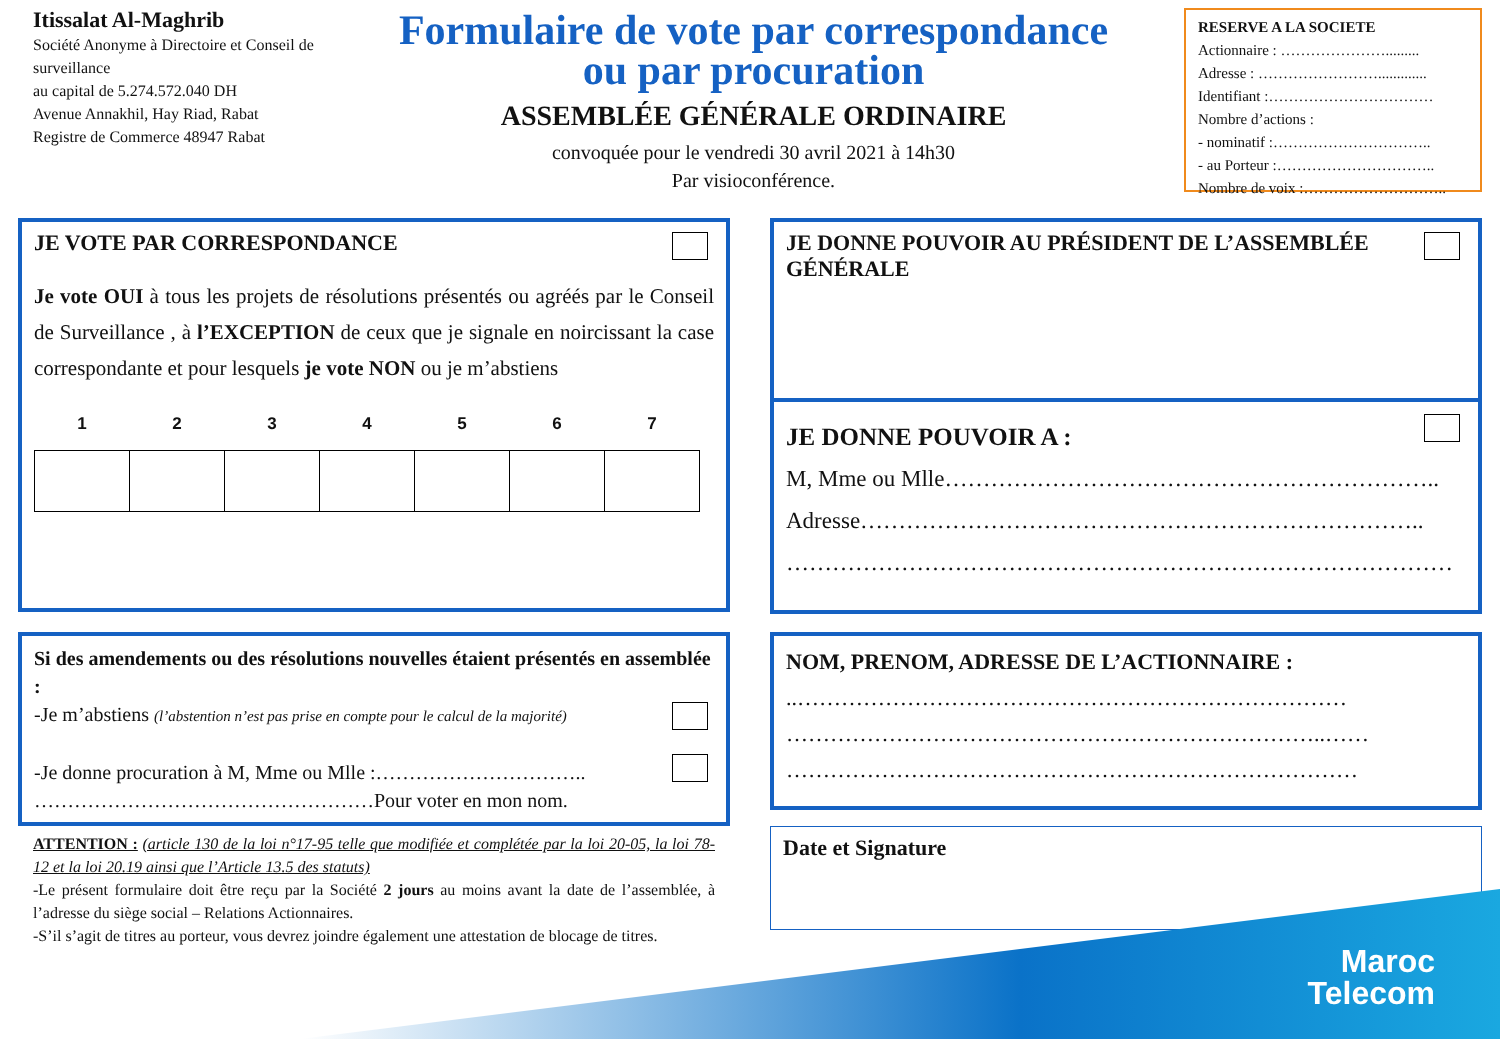Itissalat Al-Maghrib
Société Anonyme à Directoire et Conseil de surveillance
au capital de 5.274.572.040 DH
Avenue Annakhil, Hay Riad, Rabat
Registre de Commerce 48947 Rabat
Formulaire de vote par correspondance
ou par procuration
ASSEMBLÉE GÉNÉRALE ORDINAIRE
convoquée pour le vendredi 30 avril 2021 à 14h30
Par visioconférence.
RESERVE A LA SOCIETE
Actionnaire : ………………….........
Adresse : …………………….............
Identifiant :……………………………
Nombre d’actions :
- nominatif :…………………………..
- au Porteur :…………………………..
Nombre de voix :………………………..
JE VOTE PAR CORRESPONDANCE
Je vote OUI à tous les projets de résolutions présentés ou agréés par le Conseil de Surveillance , à l’EXCEPTION de ceux que je signale en noircissant la case correspondante et pour lesquels je vote NON ou je m’abstiens
| 1 | 2 | 3 | 4 | 5 | 6 | 7 |
| --- | --- | --- | --- | --- | --- | --- |
Si des amendements ou des résolutions nouvelles étaient présentés en assemblée :
-Je m’abstiens (l’abstention n’est pas prise en compte pour le calcul de la majorité)
-Je donne procuration à M, Mme ou Mlle :…………………………..
……………………………………………Pour voter en mon nom.
ATTENTION : (article 130 de la loi n°17-95 telle que modifiée et complétée par la loi 20-05, la loi 78-12 et la loi 20.19 ainsi que l’Article 13.5 des statuts)
-Le présent formulaire doit être reçu par la Société 2 jours au moins avant la date de l’assemblée, à l’adresse du siège social – Relations Actionnaires.
-S’il s’agit de titres au porteur, vous devrez joindre également une attestation de blocage de titres.
JE DONNE POUVOIR AU PRÉSIDENT DE L’ASSEMBLÉE GÉNÉRALE
JE DONNE POUVOIR A :
M, Mme ou Mlle………………………………………………………..
Adresse………………………………………………………………..
……………………………………………………………………………
NOM, PRENOM, ADRESSE DE L’ACTIONNAIRE :
..…………………………………………………………………
………………………………………………………………..……
……………………………………………………………………
Date et Signature
Maroc
Telecom